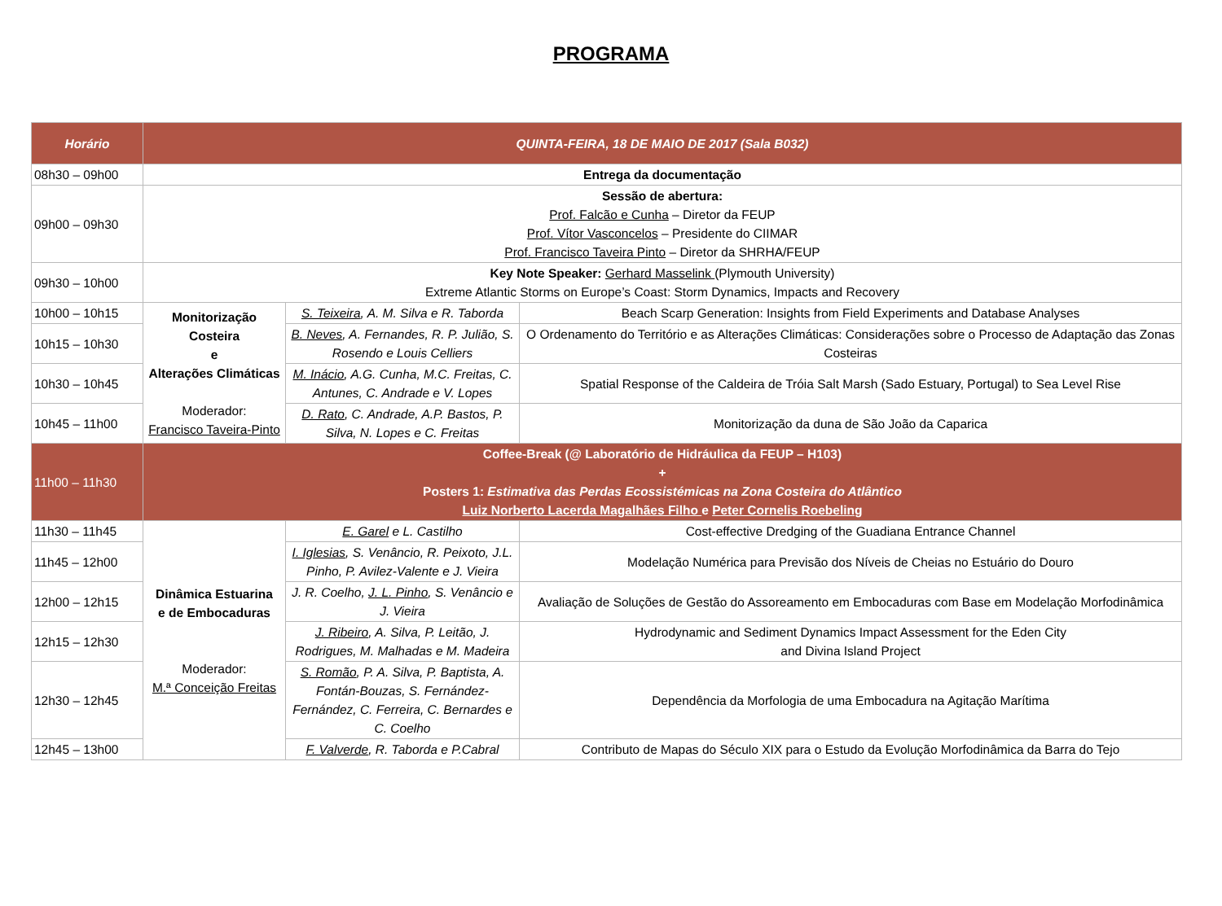PROGRAMA
| Horário | QUINTA-FEIRA, 18 DE MAIO DE 2017 (Sala B032) | | |
| --- | --- | --- | --- |
| 08h30 – 09h00 | Entrega da documentação | | |
| 09h00 – 09h30 | Sessão de abertura: Prof. Falcão e Cunha – Diretor da FEUP Prof. Vítor Vasconcelos – Presidente do CIIMAR Prof. Francisco Taveira Pinto – Diretor da SHRHA/FEUP | | |
| 09h30 – 10h00 | Key Note Speaker: Gerhard Masselink (Plymouth University) Extreme Atlantic Storms on Europe’s Coast: Storm Dynamics, Impacts and Recovery | | |
| 10h00 – 10h15 | Monitorização Costeira e Alterações Climáticas Moderador: Francisco Taveira-Pinto | S. Teixeira , A. M. Silva e R. Taborda | Beach Scarp Generation: Insights from Field Experiments and Database Analyses |
| 10h15 – 10h30 | | B. Neves , A. Fernandes, R. P. Julião, S. Rosendo e Louis Celliers | O Ordenamento do Território e as Alterações Climáticas: Considerações sobre o Processo de Adaptação das Zonas Costeiras |
| 10h30 – 10h45 | | M. Inácio , A.G. Cunha, M.C. Freitas, C. Antunes, C. Andrade e V. Lopes | Spatial Response of the Caldeira de Tróia Salt Marsh (Sado Estuary, Portugal) to Sea Level Rise |
| 10h45 – 11h00 | | D. Rato , C. Andrade, A.P. Bastos, P. Silva, N. Lopes e C. Freitas | Monitorização da duna de São João da Caparica |
| 11h00 – 11h30 | Coffee-Break (@ Laboratório de Hidráulica da FEUP – H103) + Posters 1: Estimativa das Perdas Ecossistémicas na Zona Costeira do Atlântico Luiz Norberto Lacerda Magalhães Filho e Peter Cornelis Roebeling | | |
| 11h30 – 11h45 | Dinâmica Estuarina e de Embocaduras Moderador: M.ª Conceição Freitas | E. Garel e L. Castilho | Cost-effective Dredging of the Guadiana Entrance Channel |
| 11h45 – 12h00 | | I. Iglesias , S. Venâncio, R. Peixoto, J.L. Pinho, P. Avilez-Valente e J. Vieira | Modelação Numérica para Previsão dos Níveis de Cheias no Estuário do Douro |
| 12h00 – 12h15 | | J. R. Coelho, J. L. Pinho , S. Venâncio e J. Vieira | Avaliação de Soluções de Gestão do Assoreamento em Embocaduras com Base em Modelação Morfodinâmica |
| 12h15 – 12h30 | | J. Ribeiro , A. Silva, P. Leitão, J. Rodrigues, M. Malhadas e M. Madeira | Hydrodynamic and Sediment Dynamics Impact Assessment for the Eden City and Divina Island Project |
| 12h30 – 12h45 | | S. Romão , P. A. Silva, P. Baptista, A. Fontán-Bouzas, S. Fernández-Fernández, C. Ferreira, C. Bernardes e C. Coelho | Dependência da Morfologia de uma Embocadura na Agitação Marítima |
| 12h45 – 13h00 | | F. Valverde , R. Taborda e P.Cabral | Contributo de Mapas do Século XIX para o Estudo da Evolução Morfodinâmica da Barra do Tejo |